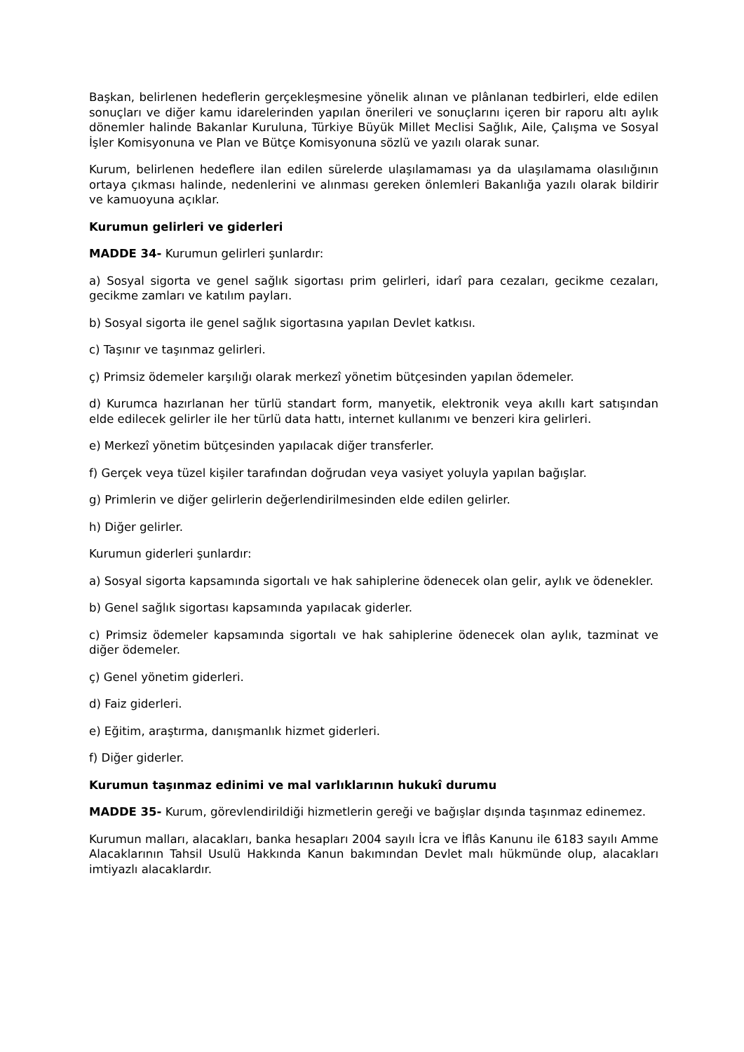Başkan, belirlenen hedeflerin gerçekleşmesine yönelik alınan ve plânlanan tedbirleri, elde edilen sonuçları ve diğer kamu idarelerinden yapılan önerileri ve sonuçlarını içeren bir raporu altı aylık dönemler halinde Bakanlar Kuruluna, Türkiye Büyük Millet Meclisi Sağlık, Aile, Çalışma ve Sosyal İşler Komisyonuna ve Plan ve Bütçe Komisyonuna sözlü ve yazılı olarak sunar.
Kurum, belirlenen hedeflere ilan edilen sürelerde ulaşılamaması ya da ulaşılamama olasılığının ortaya çıkması halinde, nedenlerini ve alınması gereken önlemleri Bakanlığa yazılı olarak bildirir ve kamuoyuna açıklar.
Kurumun gelirleri ve giderleri
MADDE 34- Kurumun gelirleri şunlardır:
a) Sosyal sigorta ve genel sağlık sigortası prim gelirleri, idarî para cezaları, gecikme cezaları, gecikme zamları ve katılım payları.
b) Sosyal sigorta ile genel sağlık sigortasına yapılan Devlet katkısı.
c) Taşınır ve taşınmaz gelirleri.
ç) Primsiz ödemeler karşılığı olarak merkezî yönetim bütçesinden yapılan ödemeler.
d) Kurumca hazırlanan her türlü standart form, manyetik, elektronik veya akıllı kart satışından elde edilecek gelirler ile her türlü data hattı, internet kullanımı ve benzeri kira gelirleri.
e) Merkezî yönetim bütçesinden yapılacak diğer transferler.
f) Gerçek veya tüzel kişiler tarafından doğrudan veya vasiyet yoluyla yapılan bağışlar.
g) Primlerin ve diğer gelirlerin değerlendirilmesinden elde edilen gelirler.
h) Diğer gelirler.
Kurumun giderleri şunlardır:
a) Sosyal sigorta kapsamında sigortalı ve hak sahiplerine ödenecek olan gelir, aylık ve ödenekler.
b) Genel sağlık sigortası kapsamında yapılacak giderler.
c) Primsiz ödemeler kapsamında sigortalı ve hak sahiplerine ödenecek olan aylık, tazminat ve diğer ödemeler.
ç) Genel yönetim giderleri.
d) Faiz giderleri.
e) Eğitim, araştırma, danışmanlık hizmet giderleri.
f) Diğer giderler.
Kurumun taşınmaz edinimi ve mal varlıklarının hukukî durumu
MADDE 35- Kurum, görevlendirildiği hizmetlerin gereği ve bağışlar dışında taşınmaz edinemez.
Kurumun malları, alacakları, banka hesapları 2004 sayılı İcra ve İflâs Kanunu ile 6183 sayılı Amme Alacaklarının Tahsil Usulü Hakkında Kanun bakımından Devlet malı hükmünde olup, alacakları imtiyazlı alacaklardır.